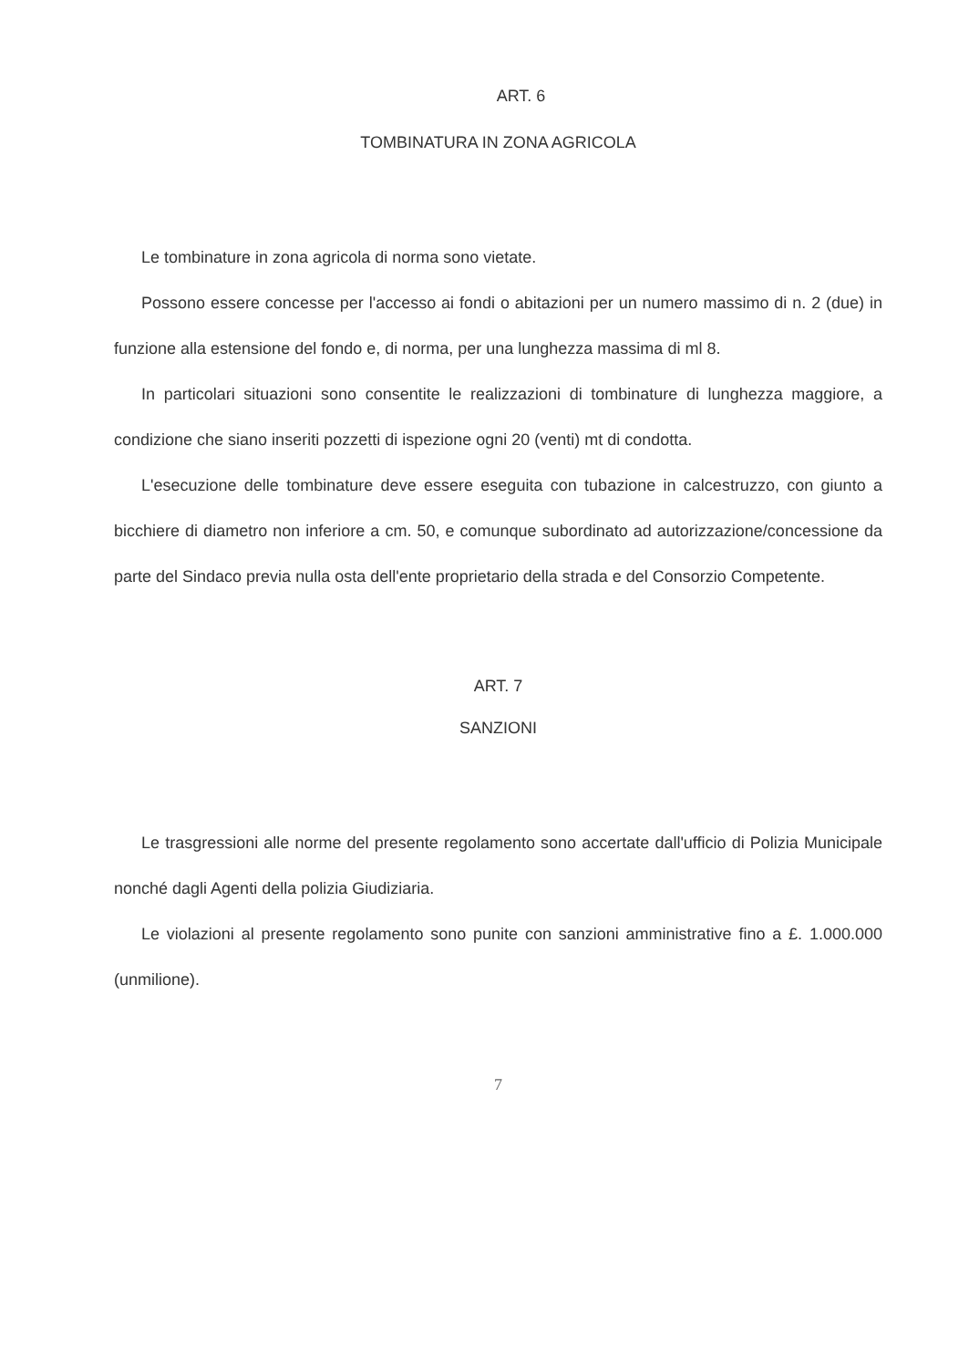ART. 6
TOMBINATURA IN ZONA AGRICOLA
Le tombinature in zona agricola di norma sono vietate.
Possono essere concesse per l'accesso ai fondi o abitazioni per un numero massimo di n. 2 (due) in funzione alla estensione del fondo e, di norma, per una lunghezza massima di ml 8.
In particolari situazioni sono consentite le realizzazioni di tombinature di lunghezza maggiore, a condizione che siano inseriti pozzetti di ispezione ogni 20 (venti) mt di condotta.
L'esecuzione delle tombinature deve essere eseguita con tubazione in calcestruzzo, con giunto a bicchiere di diametro non inferiore a cm. 50, e comunque subordinato ad autorizzazione/concessione da parte del Sindaco previa nulla osta dell'ente proprietario della strada e del Consorzio Competente.
ART. 7
SANZIONI
Le trasgressioni alle norme del presente regolamento sono accertate dall'ufficio di Polizia Municipale nonché dagli Agenti della polizia Giudiziaria.
Le violazioni al presente regolamento sono punite con sanzioni amministrative fino a £. 1.000.000 (unmilione).
7